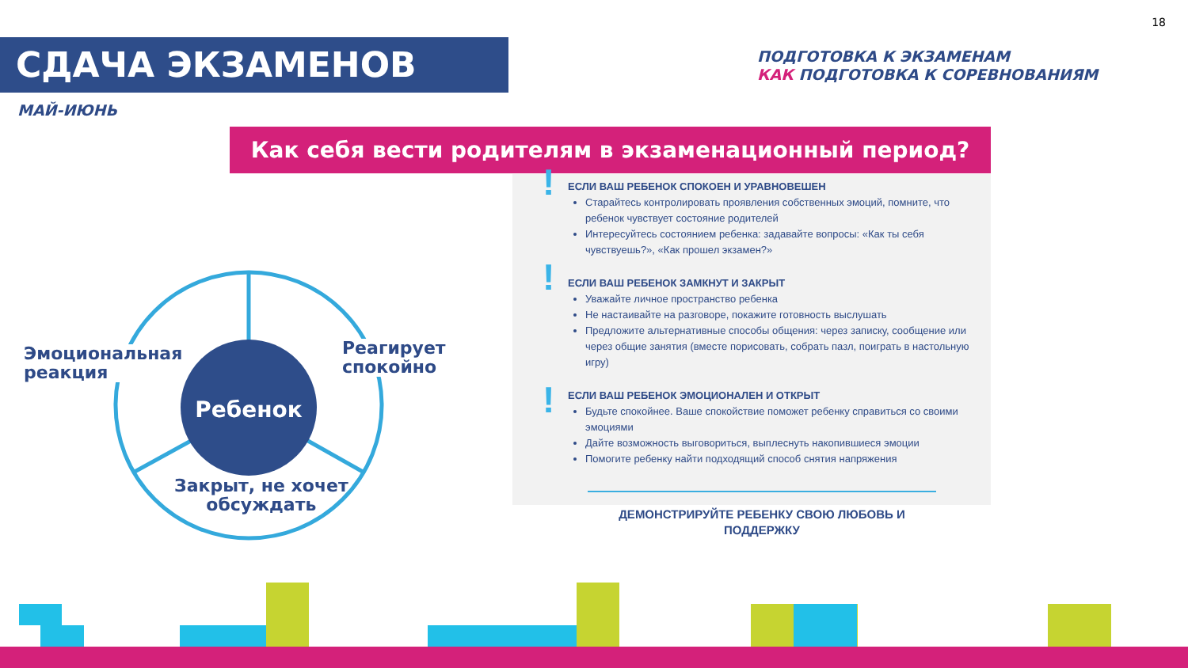18
СДАЧА ЭКЗАМЕНОВ
МАЙ-ИЮНЬ
ПОДГОТОВКА К ЭКЗАМЕНАМ
КАК ПОДГОТОВКА К СОРЕВНОВАНИЯМ
Как себя вести родителям в экзаменационный период?
Ребенок
Эмоциональная
реакция
Реагирует
спокойно
Закрыт, не хочет
обсуждать
!
!
!
ЕСЛИ ВАШ РЕБЕНОК СПОКОЕН И УРАВНОВЕШЕН
Старайтесь контролировать проявления собственных эмоций, помните, что ребенок чувствует состояние родителей
Интересуйтесь состоянием ребенка: задавайте вопросы: «Как ты себя чувствуешь?», «Как прошел экзамен?»
ЕСЛИ ВАШ РЕБЕНОК ЗАМКНУТ И ЗАКРЫТ
Уважайте личное пространство ребенка
Не настаивайте на разговоре, покажите готовность выслушать
Предложите альтернативные способы общения: через записку, сообщение или через общие занятия (вместе порисовать, собрать пазл, поиграть в настольную игру)
ЕСЛИ ВАШ РЕБЕНОК ЭМОЦИОНАЛЕН И ОТКРЫТ
Будьте спокойнее. Ваше спокойствие поможет ребенку справиться со своими эмоциями
Дайте возможность выговориться, выплеснуть накопившиеся эмоции
Помогите ребенку найти подходящий способ снятия напряжения
ДЕМОНСТРИРУЙТЕ РЕБЕНКУ СВОЮ ЛЮБОВЬ И ПОДДЕРЖКУ